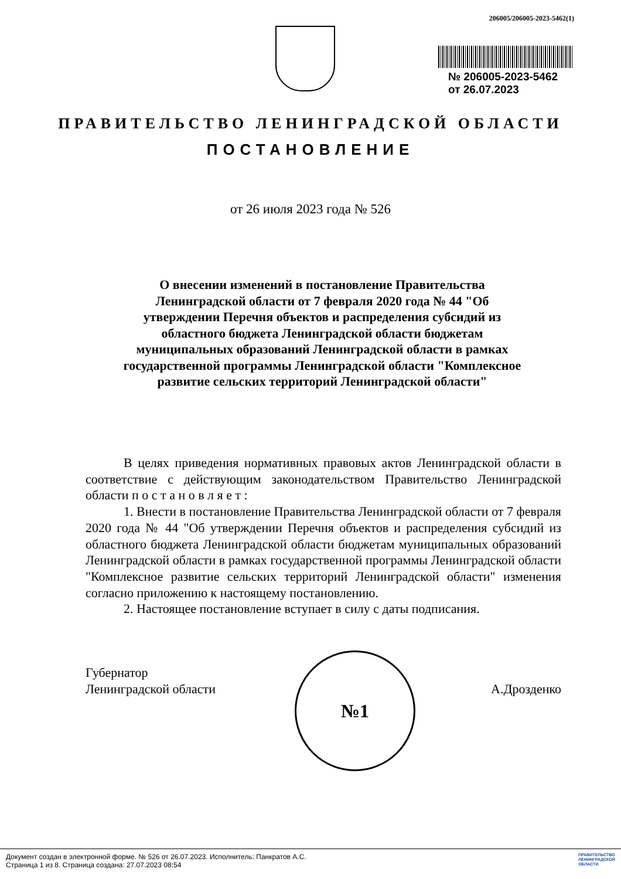206005/206005-2023-5462(1)
№ 206005-2023-5462
от 26.07.2023
ПРАВИТЕЛЬСТВО ЛЕНИНГРАДСКОЙ ОБЛАСТИ
ПОСТАНОВЛЕНИЕ
от 26 июля 2023 года № 526
О внесении изменений в постановление Правительства Ленинградской области от 7 февраля 2020 года № 44 "Об утверждении Перечня объектов и распределения субсидий из областного бюджета Ленинградской области бюджетам муниципальных образований Ленинградской области в рамках государственной программы Ленинградской области "Комплексное развитие сельских территорий Ленинградской области"
В целях приведения нормативных правовых актов Ленинградской области в соответствие с действующим законодательством Правительство Ленинградской области п о с т а н о в л я е т :
1. Внести в постановление Правительства Ленинградской области от 7 февраля 2020 года № 44 "Об утверждении Перечня объектов и распределения субсидий из областного бюджета Ленинградской области бюджетам муниципальных образований Ленинградской области в рамках государственной программы Ленинградской области "Комплексное развитие сельских территорий Ленинградской области" изменения согласно приложению к настоящему постановлению.
2. Настоящее постановление вступает в силу с даты подписания.
Губернатор
Ленинградской области
А.Дрозденко
№1
Документ создан в электронной форме. № 526 от 26.07.2023. Исполнитель: Панкратов А.С.
Страница 1 из 8. Страница создана: 27.07.2023 08:54
ПРАВИТЕЛЬСТВО
ЛЕНИНГРАДСКОЙ
ОБЛАСТИ